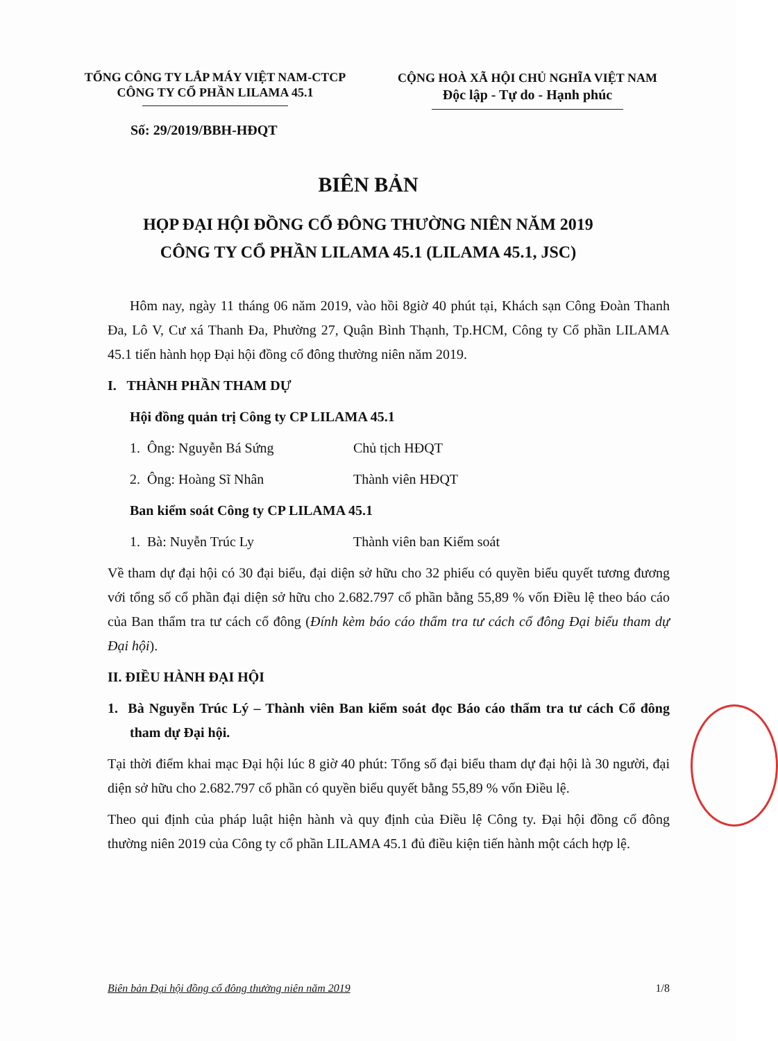TỔNG CÔNG TY LẮP MÁY VIỆT NAM-CTCP
CÔNG TY CỔ PHẦN LILAMA 45.1
CỘNG HOÀ XÃ HỘI CHỦ NGHĨA VIỆT NAM
Độc lập - Tự do - Hạnh phúc
Số: 29/2019/BBH-HĐQT
BIÊN BẢN
HỌP ĐẠI HỘI ĐỒNG CỔ ĐÔNG THƯỜNG NIÊN NĂM 2019
CÔNG TY CỔ PHẦN LILAMA 45.1 (LILAMA 45.1, JSC)
Hôm nay, ngày 11 tháng 06 năm 2019, vào hồi 8giờ 40 phút tại, Khách sạn Công Đoàn Thanh Đa, Lô V, Cư xá Thanh Đa, Phường 27, Quận Bình Thạnh, Tp.HCM, Công ty Cổ phần LILAMA 45.1 tiến hành họp Đại hội đồng cổ đông thường niên năm 2019.
I. THÀNH PHẦN THAM DỰ
Hội đồng quản trị Công ty CP LILAMA 45.1
1. Ông: Nguyễn Bá Sứng Chủ tịch HĐQT
2. Ông: Hoàng Sĩ Nhân Thành viên HĐQT
Ban kiểm soát Công ty CP LILAMA 45.1
1. Bà: Nuyễn Trúc Ly Thành viên ban Kiểm soát
Về tham dự đại hội có 30 đại biểu, đại diện sở hữu cho 32 phiếu có quyền biểu quyết tương đương với tổng số cổ phần đại diện sở hữu cho 2.682.797 cổ phần bằng 55,89 % vốn Điều lệ theo báo cáo của Ban thẩm tra tư cách cổ đông (Đính kèm báo cáo thẩm tra tư cách cổ đông Đại biểu tham dự Đại hội).
II. ĐIỀU HÀNH ĐẠI HỘI
1. Bà Nguyễn Trúc Lý – Thành viên Ban kiểm soát đọc Báo cáo thẩm tra tư cách Cổ đông tham dự Đại hội.
Tại thời điểm khai mạc Đại hội lúc 8 giờ 40 phút: Tổng số đại biểu tham dự đại hội là 30 người, đại diện sở hữu cho 2.682.797 cổ phần có quyền biểu quyết bằng 55,89 % vốn Điều lệ.
Theo qui định của pháp luật hiện hành và quy định của Điều lệ Công ty. Đại hội đồng cổ đông thường niên 2019 của Công ty cổ phần LILAMA 45.1 đủ điều kiện tiến hành một cách hợp lệ.
Biên bản Đại hội đồng cổ đông thường niên năm 2019 1/8